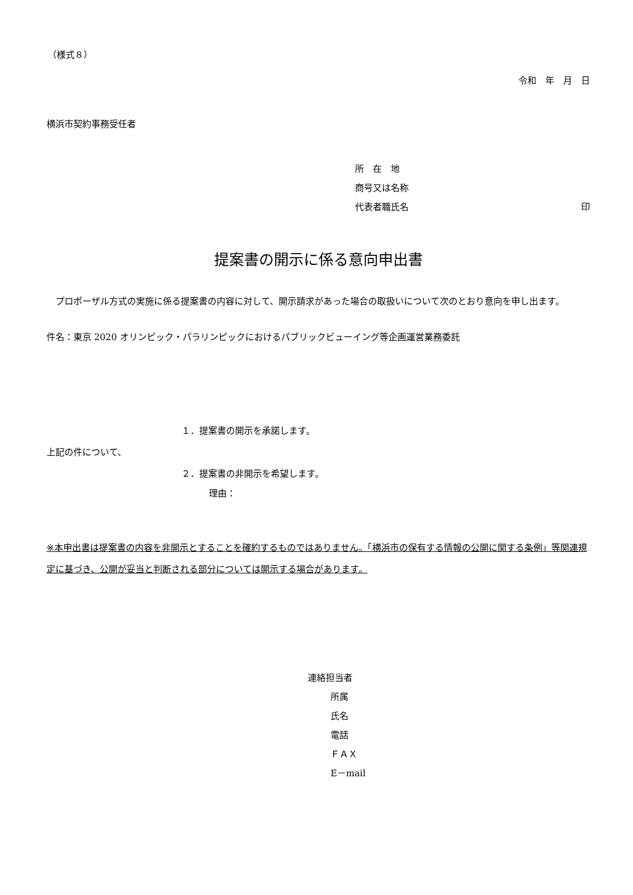（様式８）
令和　年　月　日
横浜市契約事務受任者
所　在　地
商号又は名称
代表者職氏名 印
提案書の開示に係る意向申出書
　プロポーザル方式の実施に係る提案書の内容に対して、開示請求があった場合の取扱いについて次のとおり意向を申し出ます。
件名：東京 2020 オリンピック・パラリンピックにおけるパブリックビューイング等企画運営業務委託
１．提案書の開示を承諾します。
上記の件について、
２．提案書の非開示を希望します。
理由：
※本申出書は提案書の内容を非開示とすることを確約するものではありません。「横浜市の保有する情報の公開に関する条例」等関連規定に基づき、公開が妥当と判断される部分については開示する場合があります。
連絡担当者
所属
氏名
電話
ＦＡＸ
E－mail